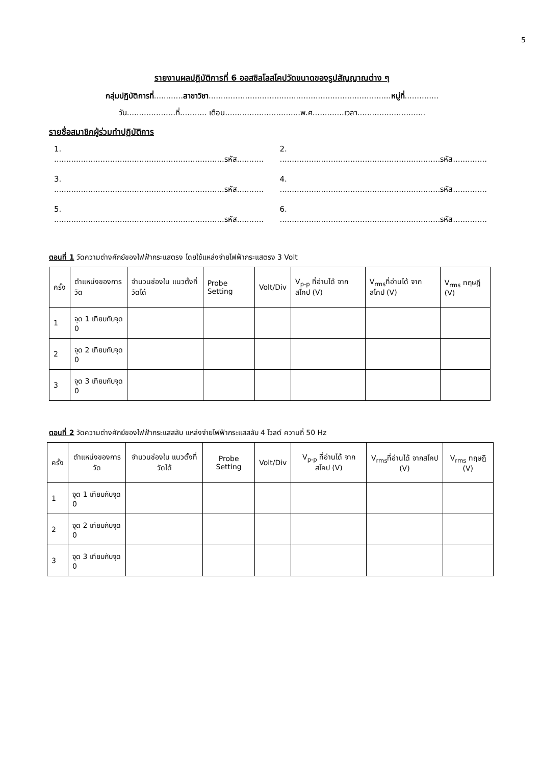5
รายงานผลปฏิบัติการที่ 6 ออสซิลโลสโคปวัดขนาดของรูปสัญญาณต่าง ๆ
กลุ่มปฏิบัติการที่............สาขาวิชา...........................................................................หมู่ที่..............
วัน....................ที่........... เดือน...............................พ.ศ.............เวลา............................
รายชื่อสมาชิกผู้ร่วมทำปฏิบัติการ
1. ......................................................................รหัส...........
2. ..................................................................รหัส..............
3. ......................................................................รหัส...........
4. ..................................................................รหัส..............
5. ......................................................................รหัส...........
6. ..................................................................รหัส..............
ตอนที่ 1 วัดความต่างศักย์ของไฟฟ้ากระแสตรง โดยใช้แหล่งจ่ายไฟฟ้ากระแสตรง 3 Volt
| ครั้ง | ตำแหน่งของการวัด | จำนวนช่องใน แนวตั้งที่วัดได้ | Probe Setting | Volt/Div | V<sub>p-p</sub> ที่อ่านได้ จากสโคป (V) | V<sub>rms</sub>ที่อ่านได้ จากสโคป (V) | V<sub>rms</sub> ทฤษฎี (V) |
| --- | --- | --- | --- | --- | --- | --- | --- |
| 1 | จุด 1 เทียบกับจุด 0 | | | | | | |
| 2 | จุด 2 เทียบกับจุด 0 | | | | | | |
| 3 | จุด 3 เทียบกับจุด 0 | | | | | | |
ตอนที่ 2 วัดความต่างศักย์ของไฟฟ้ากระแสสลับ แหล่งจ่ายไฟฟ้ากระแสสลับ 4 โวลต์ ความถี่ 50 Hz
| ครั้ง | ตำแหน่งของการวัด | จำนวนช่องใน แนวตั้งที่วัดได้ | Probe Setting | Volt/Div | V<sub>p-p</sub> ที่อ่านได้ จากสโคป (V) | V<sub>rms</sub>ที่อ่านได้ จากสโคป (V) | V<sub>rms</sub> ทฤษฎี (V) |
| --- | --- | --- | --- | --- | --- | --- | --- |
| 1 | จุด 1 เทียบกับจุด 0 | | | | | | |
| 2 | จุด 2 เทียบกับจุด 0 | | | | | | |
| 3 | จุด 3 เทียบกับจุด 0 | | | | | | |